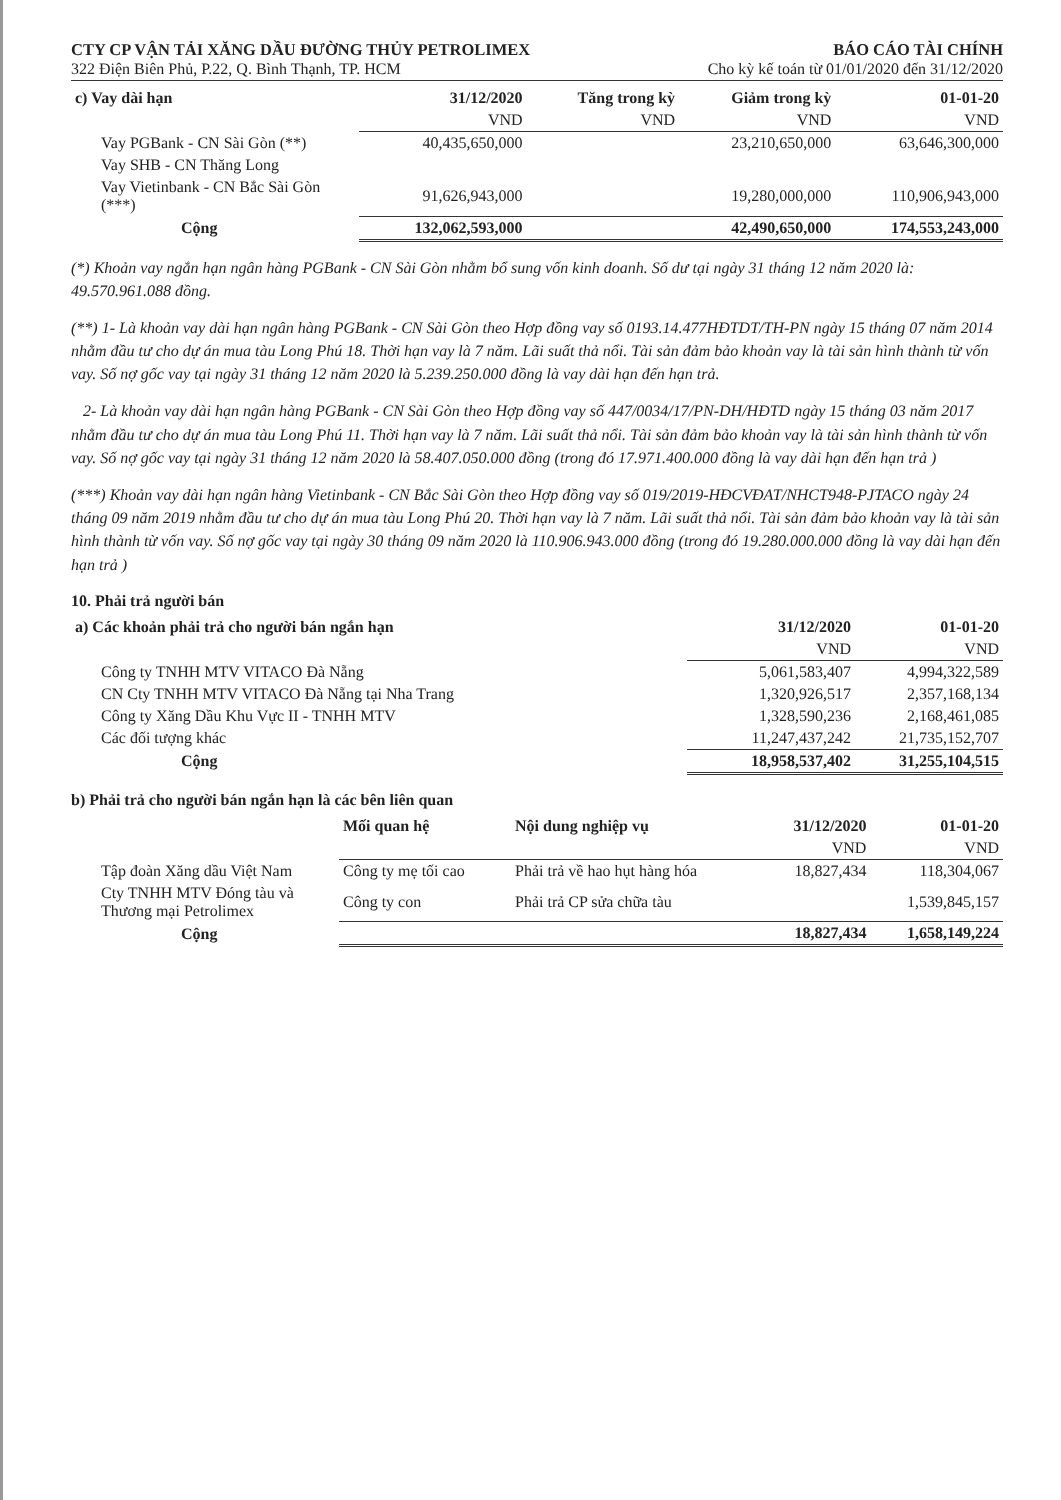CTY CP VẬN TẢI XĂNG DẦU ĐƯỜNG THỦY PETROLIMEX BÁO CÁO TÀI CHÍNH
322 Điện Biên Phủ, P.22, Q. Bình Thạnh, TP. HCM Cho kỳ kế toán từ 01/01/2020 đến 31/12/2020
| c) Vay dài hạn | 31/12/2020 | Tăng trong kỳ | Giảm trong kỳ | 01-01-20 |
| --- | --- | --- | --- | --- |
| | VND | VND | VND | VND |
| Vay PGBank - CN Sài Gòn (**) | 40,435,650,000 | | 23,210,650,000 | 63,646,300,000 |
| Vay SHB - CN Thăng Long | | | | |
| Vay Vietinbank - CN Bắc Sài Gòn (***) | 91,626,943,000 | | 19,280,000,000 | 110,906,943,000 |
| Cộng | 132,062,593,000 | | 42,490,650,000 | 174,553,243,000 |
(*) Khoản vay ngắn hạn ngân hàng PGBank - CN Sài Gòn nhằm bổ sung vốn kinh doanh. Số dư tại ngày 31 tháng 12 năm 2020 là: 49.570.961.088 đồng.
(**) 1- Là khoản vay dài hạn ngân hàng PGBank - CN Sài Gòn theo Hợp đồng vay số 0193.14.477HĐTDT/TH-PN ngày 15 tháng 07 năm 2014 nhằm đầu tư cho dự án mua tàu Long Phú 18. Thời hạn vay là 7 năm. Lãi suất thả nổi. Tài sản đảm bảo khoản vay là tài sản hình thành từ vốn vay. Số nợ gốc vay tại ngày 31 tháng 12 năm 2020 là 5.239.250.000 đồng là vay dài hạn đến hạn trả.
2- Là khoản vay dài hạn ngân hàng PGBank - CN Sài Gòn theo Hợp đồng vay số 447/0034/17/PN-DH/HĐTD ngày 15 tháng 03 năm 2017 nhằm đầu tư cho dự án mua tàu Long Phú 11. Thời hạn vay là 7 năm. Lãi suất thả nổi. Tài sản đảm bảo khoản vay là tài sản hình thành từ vốn vay. Số nợ gốc vay tại ngày 31 tháng 12 năm 2020 là 58.407.050.000 đồng (trong đó 17.971.400.000 đồng là vay dài hạn đến hạn trả )
(***) Khoản vay dài hạn ngân hàng Vietinbank - CN Bắc Sài Gòn theo Hợp đồng vay số 019/2019-HĐCVĐAT/NHCT948-PJTACO ngày 24 tháng 09 năm 2019 nhằm đầu tư cho dự án mua tàu Long Phú 20. Thời hạn vay là 7 năm. Lãi suất thả nổi. Tài sản đảm bảo khoản vay là tài sản hình thành từ vốn vay. Số nợ gốc vay tại ngày 30 tháng 09 năm 2020 là 110.906.943.000 đồng (trong đó 19.280.000.000 đồng là vay dài hạn đến hạn trả )
10. Phải trả người bán
| a) Các khoản phải trả cho người bán ngắn hạn | 31/12/2020 | 01-01-20 |
| --- | --- | --- |
| | VND | VND |
| Công ty TNHH MTV VITACO Đà Nẵng | 5,061,583,407 | 4,994,322,589 |
| CN Cty TNHH MTV VITACO Đà Nẵng tại Nha Trang | 1,320,926,517 | 2,357,168,134 |
| Công ty Xăng Dầu Khu Vực II - TNHH MTV | 1,328,590,236 | 2,168,461,085 |
| Các đối tượng khác | 11,247,437,242 | 21,735,152,707 |
| Cộng | 18,958,537,402 | 31,255,104,515 |
b) Phải trả cho người bán ngắn hạn là các bên liên quan
| | Mối quan hệ | Nội dung nghiệp vụ | 31/12/2020 | 01-01-20 |
| --- | --- | --- | --- | --- |
| | | | VND | VND |
| Tập đoàn Xăng dầu Việt Nam | Công ty mẹ tối cao | Phải trả về hao hụt hàng hóa | 18,827,434 | 118,304,067 |
| Cty TNHH MTV Đóng tàu và Thương mại Petrolimex | Công ty con | Phải trả CP sửa chữa tàu | | 1,539,845,157 |
| Cộng | | | 18,827,434 | 1,658,149,224 |